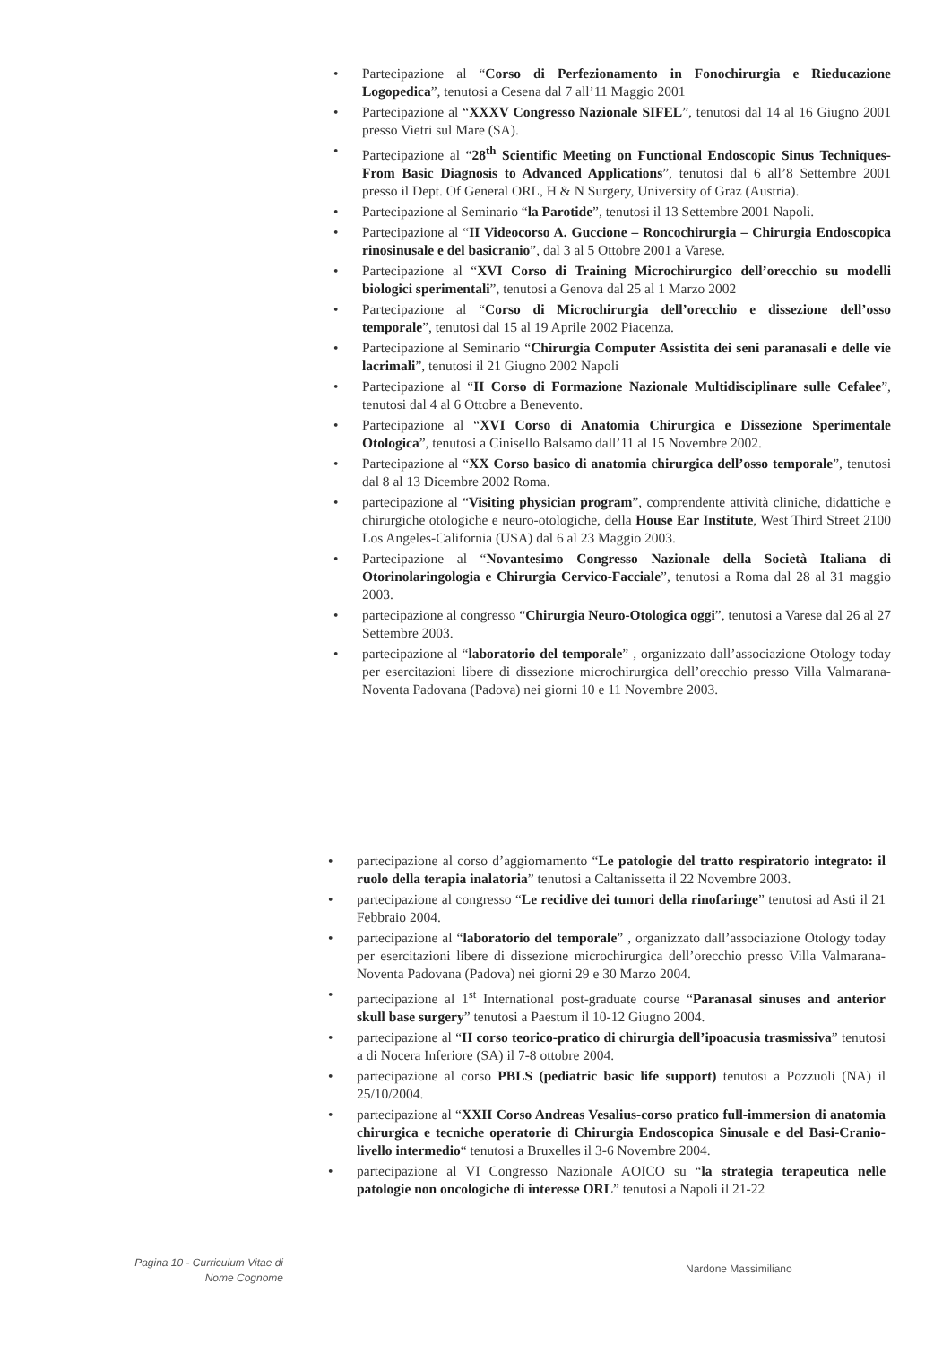• Partecipazione al “Corso di Perfezionamento in Fonochirurgia e Rieducazione Logopedica”, tenutosi a Cesena dal 7 all’11 Maggio 2001
• Partecipazione al “XXXV Congresso Nazionale SIFEL”, tenutosi dal 14 al 16 Giugno 2001 presso Vietri sul Mare (SA).
• Partecipazione al “28<sup>th</sup> Scientific Meeting on Functional Endoscopic Sinus Techniques- From Basic Diagnosis to Advanced Applications”, tenutosi dal 6 all’8 Settembre 2001 presso il Dept. Of General ORL, H & N Surgery, University of Graz (Austria).
• Partecipazione al Seminario “la Parotide”, tenutosi il 13 Settembre 2001 Napoli.
• Partecipazione al “II Videocorso A. Guccione – Roncochirurgia – Chirurgia Endoscopica rinosinusale e del basicranio”, dal 3 al 5 Ottobre 2001 a Varese.
• Partecipazione al “XVI Corso di Training Microchirurgico dell’orecchio su modelli biologici sperimentali”, tenutosi a Genova dal 25 al 1 Marzo 2002
• Partecipazione al “Corso di Microchirurgia dell’orecchio e dissezione dell’osso temporale”, tenutosi dal 15 al 19 Aprile 2002 Piacenza.
• Partecipazione al Seminario “Chirurgia Computer Assistita dei seni paranasali e delle vie lacrimali”, tenutosi il 21 Giugno 2002 Napoli
• Partecipazione al “II Corso di Formazione Nazionale Multidisciplinare sulle Cefalee”, tenutosi dal 4 al 6 Ottobre a Benevento.
• Partecipazione al “XVI Corso di Anatomia Chirurgica e Dissezione Sperimentale Otologica”, tenutosi a Cinisello Balsamo dall’11 al 15 Novembre 2002.
• Partecipazione al “XX Corso basico di anatomia chirurgica dell’osso temporale”, tenutosi dal 8 al 13 Dicembre 2002 Roma.
• partecipazione al “Visiting physician program”, comprendente attività cliniche, didattiche e chirurgiche otologiche e neuro-otologiche, della House Ear Institute, West Third Street 2100 Los Angeles-California (USA) dal 6 al 23 Maggio 2003.
• Partecipazione al “Novantesimo Congresso Nazionale della Società Italiana di Otorinolaringologia e Chirurgia Cervico-Facciale”, tenutosi a Roma dal 28 al 31 maggio 2003.
• partecipazione al congresso “Chirurgia Neuro-Otologica oggi”, tenutosi a Varese dal 26 al 27 Settembre 2003.
• partecipazione al “laboratorio del temporale” , organizzato dall’associazione Otology today per esercitazioni libere di dissezione microchirurgica dell’orecchio presso Villa Valmarana-Noventa Padovana (Padova) nei giorni 10 e 11 Novembre 2003.
• partecipazione al corso d’aggiornamento “Le patologie del tratto respiratorio integrato: il ruolo della terapia inalatoria” tenutosi a Caltanissetta il 22 Novembre 2003.
• partecipazione al congresso “Le recidive dei tumori della rinofaringe” tenutosi ad Asti il 21 Febbraio 2004.
• partecipazione al “laboratorio del temporale” , organizzato dall’associazione Otology today per esercitazioni libere di dissezione microchirurgica dell’orecchio presso Villa Valmarana-Noventa Padovana (Padova) nei giorni 29 e 30 Marzo 2004.
• partecipazione al 1<sup>st</sup> International post-graduate course “Paranasal sinuses and anterior skull base surgery” tenutosi a Paestum il 10-12 Giugno 2004.
• partecipazione al “II corso teorico-pratico di chirurgia dell’ipoacusia trasmissiva” tenutosi a di Nocera Inferiore (SA) il 7-8 ottobre 2004.
• partecipazione al corso PBLS (pediatric basic life support) tenutosi a Pozzuoli (NA) il 25/10/2004.
• partecipazione al “XXII Corso Andreas Vesalius-corso pratico full-immersion di anatomia chirurgica e tecniche operatorie di Chirurgia Endoscopica Sinusale e del Basi-Cranio- livello intermedio“ tenutosi a Bruxelles il 3-6 Novembre 2004.
• partecipazione al VI Congresso Nazionale AOICO su “la strategia terapeutica nelle patologie non oncologiche di interesse ORL” tenutosi a Napoli il 21-22
Pagina 10 - Curriculum Vitae di
Nome Cognome
Nardone Massimiliano